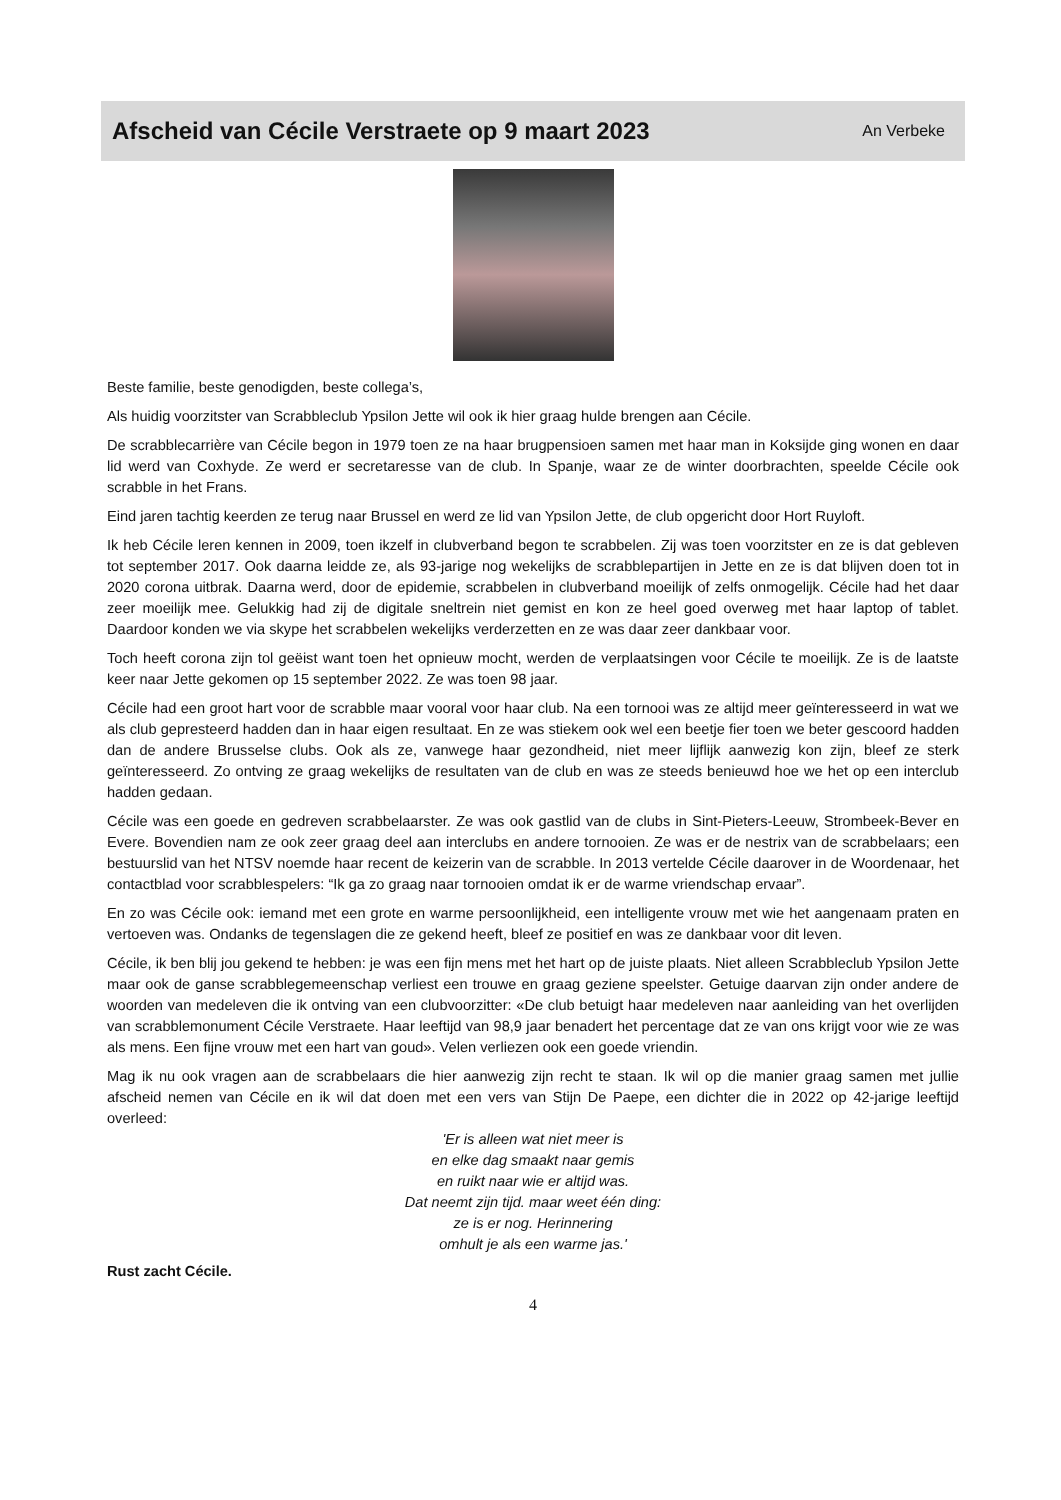Afscheid van Cécile Verstraete op 9 maart 2023
An Verbeke
Beste familie, beste genodigden, beste collega’s,
Als huidig voorzitster van Scrabbleclub Ypsilon Jette wil ook ik hier graag hulde brengen aan Cécile.
De scrabblecarrière van Cécile begon in 1979 toen ze na haar brugpensioen samen met haar man in Koksijde ging wonen en daar lid werd van Coxhyde. Ze werd er secretaresse van de club. In Spanje, waar ze de winter doorbrachten, speelde Cécile ook scrabble in het Frans.
Eind jaren tachtig keerden ze terug naar Brussel en werd ze lid van Ypsilon Jette, de club opgericht door Hort Ruyloft.
Ik heb Cécile leren kennen in 2009, toen ikzelf in clubverband begon te scrabbelen. Zij was toen voorzitster en ze is dat gebleven tot september 2017. Ook daarna leidde ze, als 93-jarige nog wekelijks de scrabblepartijen in Jette en ze is dat blijven doen tot in 2020 corona uitbrak. Daarna werd, door de epidemie, scrabbelen in clubverband moeilijk of zelfs onmogelijk. Cécile had het daar zeer moeilijk mee. Gelukkig had zij de digitale sneltrein niet gemist en kon ze heel goed overweg met haar laptop of tablet. Daardoor konden we via skype het scrabbelen wekelijks verderzetten en ze was daar zeer dankbaar voor.
Toch heeft corona zijn tol geëist want toen het opnieuw mocht, werden de verplaatsingen voor Cécile te moeilijk. Ze is de laatste keer naar Jette gekomen op 15 september 2022. Ze was toen 98 jaar.
Cécile had een groot hart voor de scrabble maar vooral voor haar club. Na een tornooi was ze altijd meer geïnteresseerd in wat we als club gepresteerd hadden dan in haar eigen resultaat. En ze was stiekem ook wel een beetje fier toen we beter gescoord hadden dan de andere Brusselse clubs. Ook als ze, vanwege haar gezondheid, niet meer lijflijk aanwezig kon zijn, bleef ze sterk geïnteresseerd. Zo ontving ze graag wekelijks de resultaten van de club en was ze steeds benieuwd hoe we het op een interclub hadden gedaan.
Cécile was een goede en gedreven scrabbelaarster. Ze was ook gastlid van de clubs in Sint-Pieters-Leeuw, Strombeek-Bever en Evere. Bovendien nam ze ook zeer graag deel aan interclubs en andere tornooien. Ze was er de nestrix van de scrabbelaars; een bestuurslid van het NTSV noemde haar recent de keizerin van de scrabble. In 2013 vertelde Cécile daarover in de Woordenaar, het contactblad voor scrabblespelers: “Ik ga zo graag naar tornooien omdat ik er de warme vriendschap ervaar”.
En zo was Cécile ook: iemand met een grote en warme persoonlijkheid, een intelligente vrouw met wie het aangenaam praten en vertoeven was. Ondanks de tegenslagen die ze gekend heeft, bleef ze positief en was ze dankbaar voor dit leven.
Cécile, ik ben blij jou gekend te hebben: je was een fijn mens met het hart op de juiste plaats. Niet alleen Scrabbleclub Ypsilon Jette maar ook de ganse scrabblegemeenschap verliest een trouwe en graag geziene speelster. Getuige daarvan zijn onder andere de woorden van medeleven die ik ontving van een clubvoorzitter: «De club betuigt haar medeleven naar aanleiding van het overlijden van scrabblemonument Cécile Verstraete. Haar leeftijd van 98,9 jaar benadert het percentage dat ze van ons krijgt voor wie ze was als mens. Een fijne vrouw met een hart van goud». Velen verliezen ook een goede vriendin.
Mag ik nu ook vragen aan de scrabbelaars die hier aanwezig zijn recht te staan. Ik wil op die manier graag samen met jullie afscheid nemen van Cécile en ik wil dat doen met een vers van Stijn De Paepe, een dichter die in 2022 op 42-jarige leeftijd overleed:
'Er is alleen wat niet meer is
en elke dag smaakt naar gemis
en ruikt naar wie er altijd was.
Dat neemt zijn tijd. maar weet één ding:
ze is er nog. Herinnering
omhult je als een warme jas.'
Rust zacht Cécile.
4